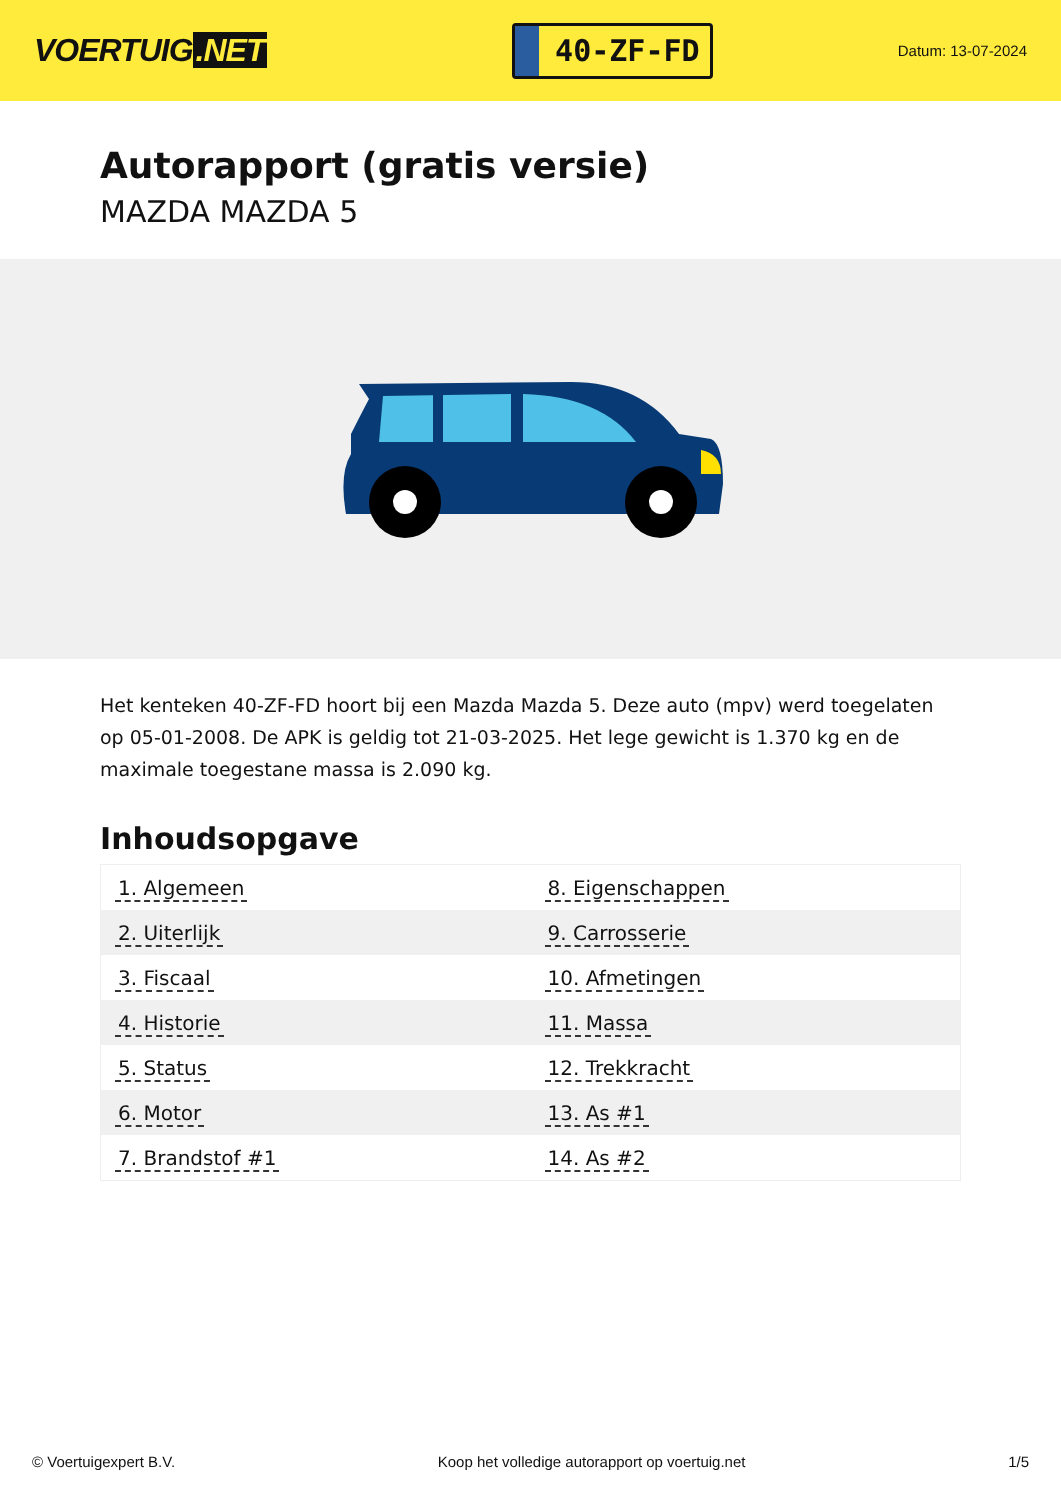VOERTUIG.NET
40-ZF-FD
Datum: 13-07-2024
Autorapport (gratis versie)
MAZDA MAZDA 5
Het kenteken 40-ZF-FD hoort bij een Mazda Mazda 5. Deze auto (mpv) werd toegelaten op 05-01-2008. De APK is geldig tot 21-03-2025. Het lege gewicht is 1.370 kg en de maximale toegestane massa is 2.090 kg.
Inhoudsopgave
| 1. Algemeen | 8. Eigenschappen |
| 2. Uiterlijk | 9. Carrosserie |
| 3. Fiscaal | 10. Afmetingen |
| 4. Historie | 11. Massa |
| 5. Status | 12. Trekkracht |
| 6. Motor | 13. As #1 |
| 7. Brandstof #1 | 14. As #2 |
© Voertuigexpert B.V. Koop het volledige autorapport op voertuig.net 1/5